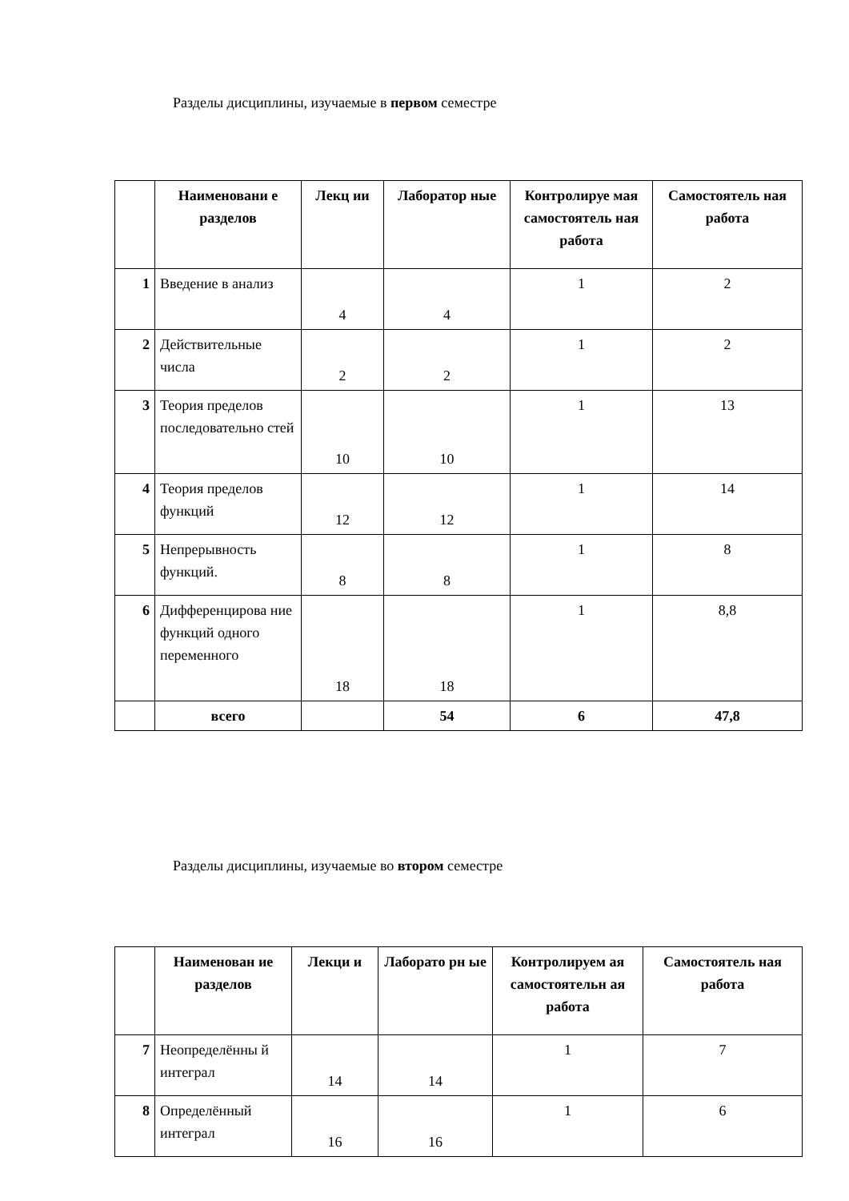Разделы дисциплины, изучаемые в первом семестре
| | Наименовани е разделов | Лекц ии | Лаборатор ные | Контролируе мая самостоятель ная работа | Самостоятель ная работа |
| --- | --- | --- | --- | --- | --- |
| 1 | Введение в анализ | 4 | 4 | 1 | 2 |
| 2 | Действительные числа | 2 | 2 | 1 | 2 |
| 3 | Теория пределов последовательно стей | 10 | 10 | 1 | 13 |
| 4 | Теория пределов функций | 12 | 12 | 1 | 14 |
| 5 | Непрерывность функций. | 8 | 8 | 1 | 8 |
| 6 | Дифференцирова ние функций одного переменного | 18 | 18 | 1 | 8,8 |
| | всего | | 54 | 6 | 47,8 |
Разделы дисциплины, изучаемые во втором семестре
| | Наименован ие разделов | Лекци и | Лаборато рн ые | Контролируем ая самостоятельн ая работа | Самостоятель ная работа |
| --- | --- | --- | --- | --- | --- |
| 7 | Неопределённы й интеграл | 14 | 14 | 1 | 7 |
| 8 | Определённый интеграл | 16 | 16 | 1 | 6 |